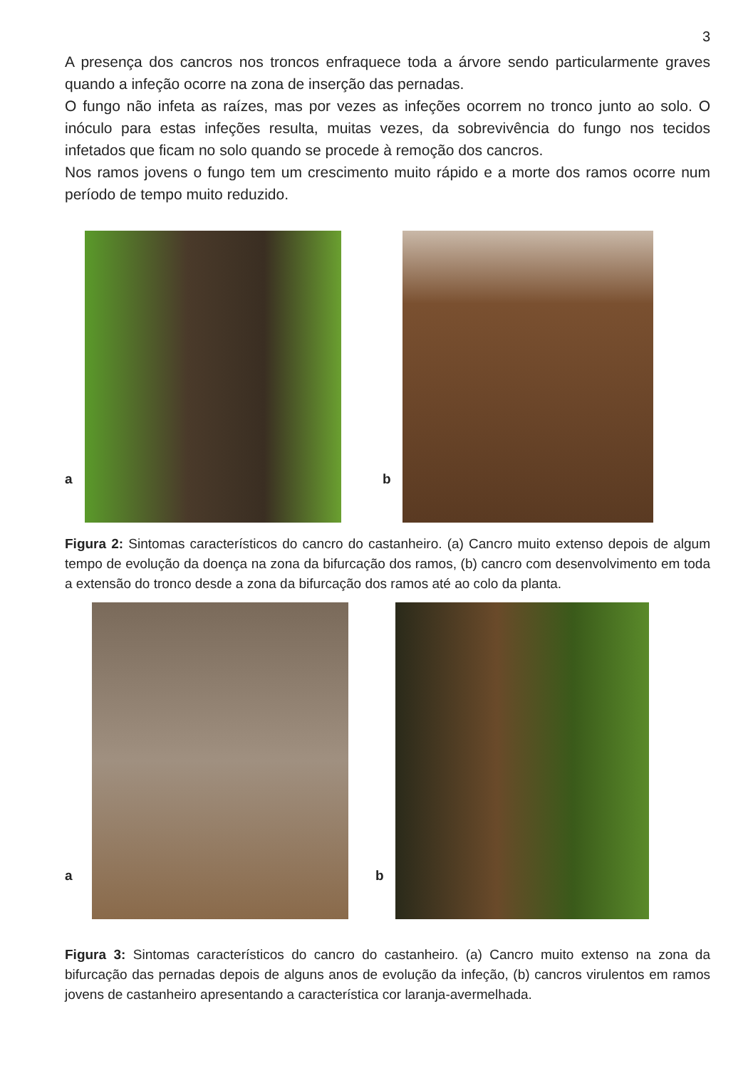3
A presença dos cancros nos troncos enfraquece toda a árvore sendo particularmente graves quando a infeção ocorre na zona de inserção das pernadas.
O fungo não infeta as raízes, mas por vezes as infeções ocorrem no tronco junto ao solo. O inóculo para estas infeções resulta, muitas vezes, da sobrevivência do fungo nos tecidos infetados que ficam no solo quando se procede à remoção dos cancros.
Nos ramos jovens o fungo tem um crescimento muito rápido e a morte dos ramos ocorre num período de tempo muito reduzido.
a
b
Figura 2: Sintomas característicos do cancro do castanheiro. (a) Cancro muito extenso depois de algum tempo de evolução da doença na zona da bifurcação dos ramos, (b) cancro com desenvolvimento em toda a extensão do tronco desde a zona da bifurcação dos ramos até ao colo da planta.
a
b
Figura 3: Sintomas característicos do cancro do castanheiro. (a) Cancro muito extenso na zona da bifurcação das pernadas depois de alguns anos de evolução da infeção, (b) cancros virulentos em ramos jovens de castanheiro apresentando a característica cor laranja-avermelhada.